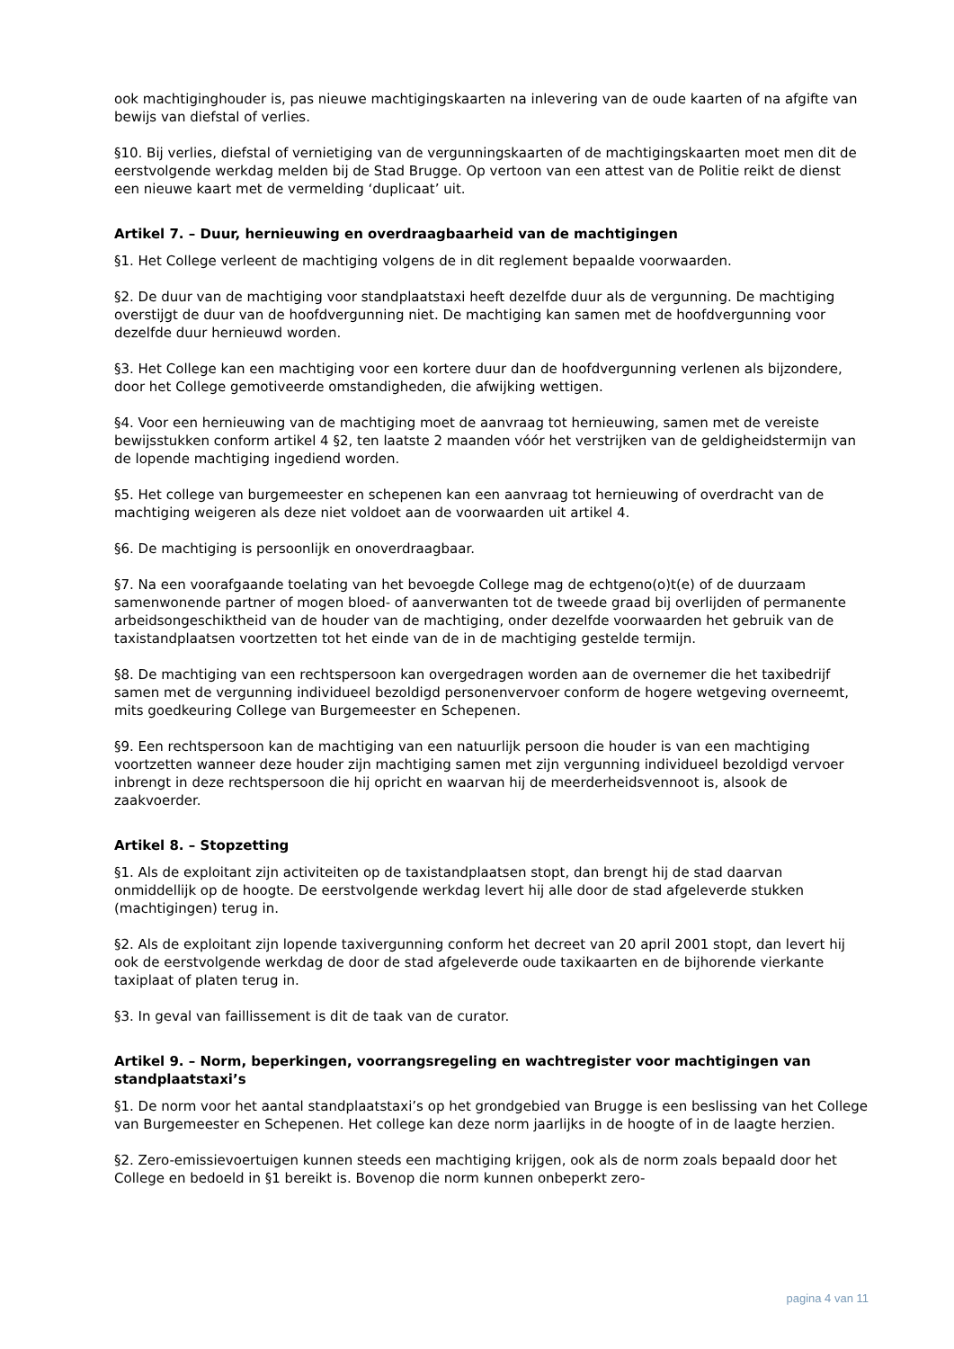ook machtiginghouder is, pas nieuwe machtigingskaarten na inlevering van de oude kaarten of na afgifte van bewijs van diefstal of verlies.
§10. Bij verlies, diefstal of vernietiging van de vergunningskaarten of de machtigingskaarten moet men dit de eerstvolgende werkdag melden bij de Stad Brugge. Op vertoon van een attest van de Politie reikt de dienst een nieuwe kaart met de vermelding ‘duplicaat’ uit.
Artikel 7. – Duur, hernieuwing en overdraagbaarheid van de machtigingen
§1. Het College verleent de machtiging volgens de in dit reglement bepaalde voorwaarden.
§2. De duur van de machtiging voor standplaatstaxi heeft dezelfde duur als de vergunning. De machtiging overstijgt de duur van de hoofdvergunning niet. De machtiging kan samen met de hoofdvergunning voor dezelfde duur hernieuwd worden.
§3. Het College kan een machtiging voor een kortere duur dan de hoofdvergunning verlenen als bijzondere, door het College gemotiveerde omstandigheden, die afwijking wettigen.
§4. Voor een hernieuwing van de machtiging moet de aanvraag tot hernieuwing, samen met de vereiste bewijsstukken conform artikel 4 §2, ten laatste 2 maanden vóór het verstrijken van de geldigheidstermijn van de lopende machtiging ingediend worden.
§5. Het college van burgemeester en schepenen kan een aanvraag tot hernieuwing of overdracht van de machtiging weigeren als deze niet voldoet aan de voorwaarden uit artikel 4.
§6. De machtiging is persoonlijk en onoverdraagbaar.
§7. Na een voorafgaande toelating van het bevoegde College mag de echtgeno(o)t(e) of de duurzaam samenwonende partner of mogen bloed- of aanverwanten tot de tweede graad bij overlijden of permanente arbeidsongeschiktheid van de houder van de machtiging, onder dezelfde voorwaarden het gebruik van de taxistandplaatsen voortzetten tot het einde van de in de machtiging gestelde termijn.
§8. De machtiging van een rechtspersoon kan overgedragen worden aan de overnemer die het taxibedrijf samen met de vergunning individueel bezoldigd personenvervoer conform de hogere wetgeving overneemt, mits goedkeuring College van Burgemeester en Schepenen.
§9. Een rechtspersoon kan de machtiging van een natuurlijk persoon die houder is van een machtiging voortzetten wanneer deze houder zijn machtiging samen met zijn vergunning individueel bezoldigd vervoer inbrengt in deze rechtspersoon die hij opricht en waarvan hij de meerderheidsvennoot is, alsook de zaakvoerder.
Artikel 8. – Stopzetting
§1. Als de exploitant zijn activiteiten op de taxistandplaatsen stopt, dan brengt hij de stad daarvan onmiddellijk op de hoogte. De eerstvolgende werkdag levert hij alle door de stad afgeleverde stukken (machtigingen) terug in.
§2. Als de exploitant zijn lopende taxivergunning conform het decreet van 20 april 2001 stopt, dan levert hij ook de eerstvolgende werkdag de door de stad afgeleverde oude taxikaarten en de bijhorende vierkante taxiplaat of platen terug in.
§3. In geval van faillissement is dit de taak van de curator.
Artikel 9. – Norm, beperkingen, voorrangsregeling en wachtregister voor machtigingen van standplaatstaxi’s
§1. De norm voor het aantal standplaatstaxi’s op het grondgebied van Brugge is een beslissing van het College van Burgemeester en Schepenen. Het college kan deze norm jaarlijks in de hoogte of in de laagte herzien.
§2. Zero-emissievoertuigen kunnen steeds een machtiging krijgen, ook als de norm zoals bepaald door het College en bedoeld in §1 bereikt is. Bovenop die norm kunnen onbeperkt zero-
pagina 4 van 11